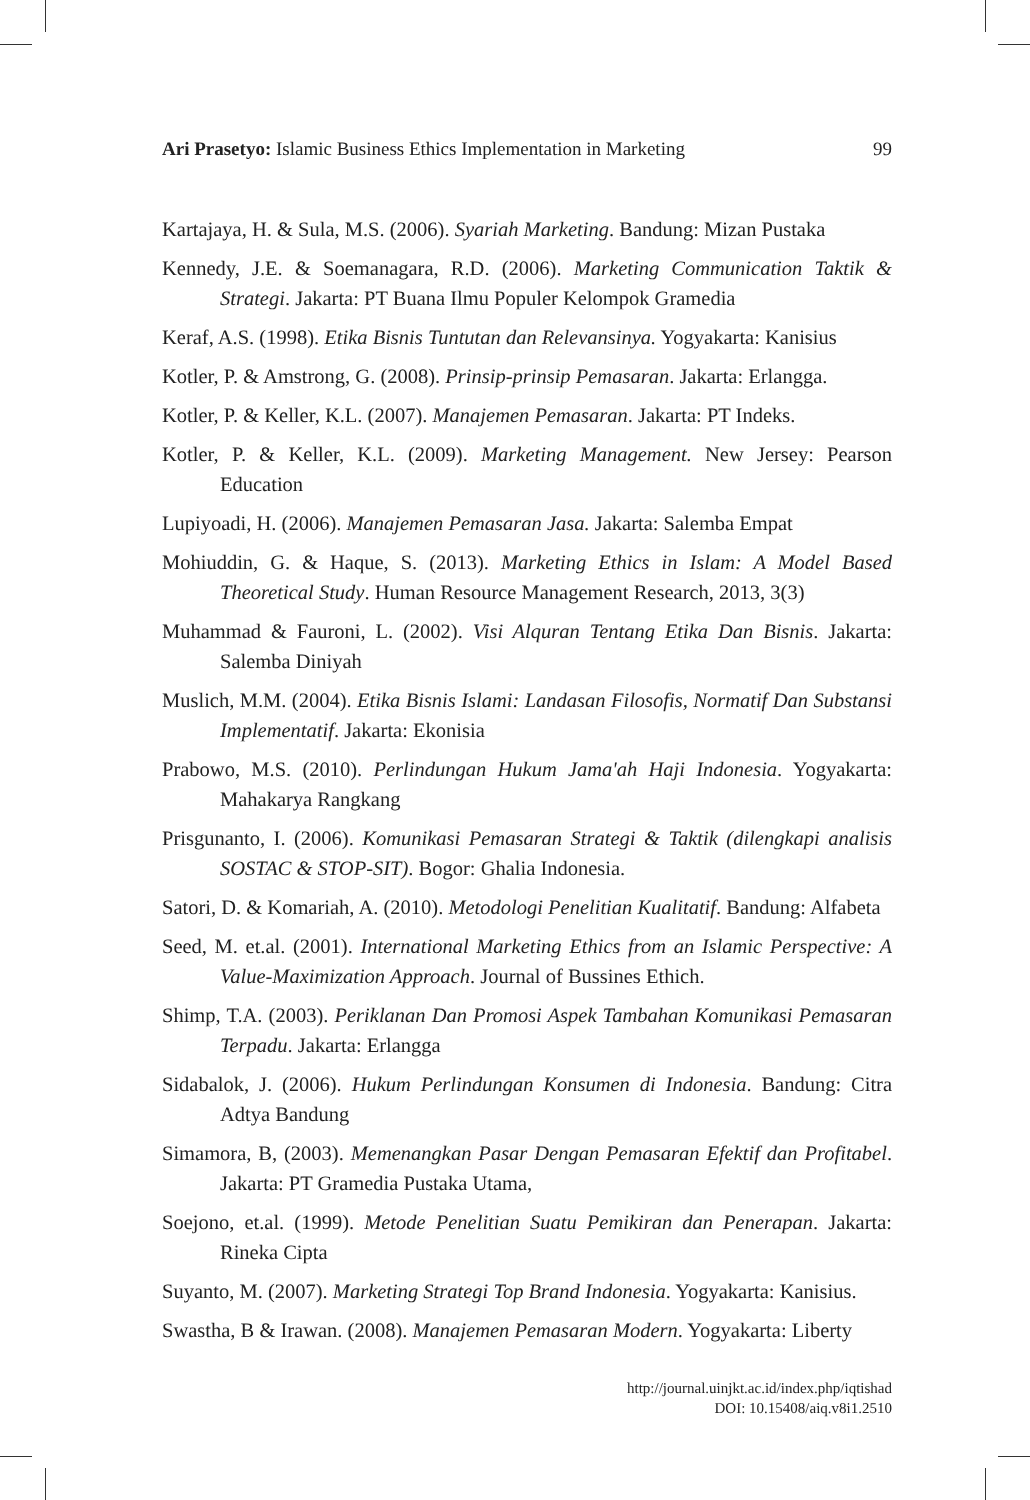Ari Prasetyo: Islamic Business Ethics Implementation in Marketing 99
Kartajaya, H. & Sula, M.S. (2006). Syariah Marketing. Bandung: Mizan Pustaka
Kennedy, J.E. & Soemanagara, R.D. (2006). Marketing Communication Taktik & Strategi. Jakarta: PT Buana Ilmu Populer Kelompok Gramedia
Keraf, A.S. (1998). Etika Bisnis Tuntutan dan Relevansinya. Yogyakarta: Kanisius
Kotler, P. & Amstrong, G. (2008). Prinsip-prinsip Pemasaran. Jakarta: Erlangga.
Kotler, P. & Keller, K.L. (2007). Manajemen Pemasaran. Jakarta: PT Indeks.
Kotler, P. & Keller, K.L. (2009). Marketing Management. New Jersey: Pearson Education
Lupiyoadi, H. (2006). Manajemen Pemasaran Jasa. Jakarta: Salemba Empat
Mohiuddin, G. & Haque, S. (2013). Marketing Ethics in Islam: A Model Based Theoretical Study. Human Resource Management Research, 2013, 3(3)
Muhammad & Fauroni, L. (2002). Visi Alquran Tentang Etika Dan Bisnis. Jakarta: Salemba Diniyah
Muslich, M.M. (2004). Etika Bisnis Islami: Landasan Filosofis, Normatif Dan Substansi Implementatif. Jakarta: Ekonisia
Prabowo, M.S. (2010). Perlindungan Hukum Jama'ah Haji Indonesia. Yogyakarta: Mahakarya Rangkang
Prisgunanto, I. (2006). Komunikasi Pemasaran Strategi & Taktik (dilengkapi analisis SOSTAC & STOP-SIT). Bogor: Ghalia Indonesia.
Satori, D. & Komariah, A. (2010). Metodologi Penelitian Kualitatif. Bandung: Alfabeta
Seed, M. et.al. (2001). International Marketing Ethics from an Islamic Perspective: A Value-Maximization Approach. Journal of Bussines Ethich.
Shimp, T.A. (2003). Periklanan Dan Promosi Aspek Tambahan Komunikasi Pemasaran Terpadu. Jakarta: Erlangga
Sidabalok, J. (2006). Hukum Perlindungan Konsumen di Indonesia. Bandung: Citra Adtya Bandung
Simamora, B, (2003). Memenangkan Pasar Dengan Pemasaran Efektif dan Profitabel. Jakarta: PT Gramedia Pustaka Utama,
Soejono, et.al. (1999). Metode Penelitian Suatu Pemikiran dan Penerapan. Jakarta: Rineka Cipta
Suyanto, M. (2007). Marketing Strategi Top Brand Indonesia. Yogyakarta: Kanisius.
Swastha, B & Irawan. (2008). Manajemen Pemasaran Modern. Yogyakarta: Liberty
http://journal.uinjkt.ac.id/index.php/iqtishad
DOI: 10.15408/aiq.v8i1.2510